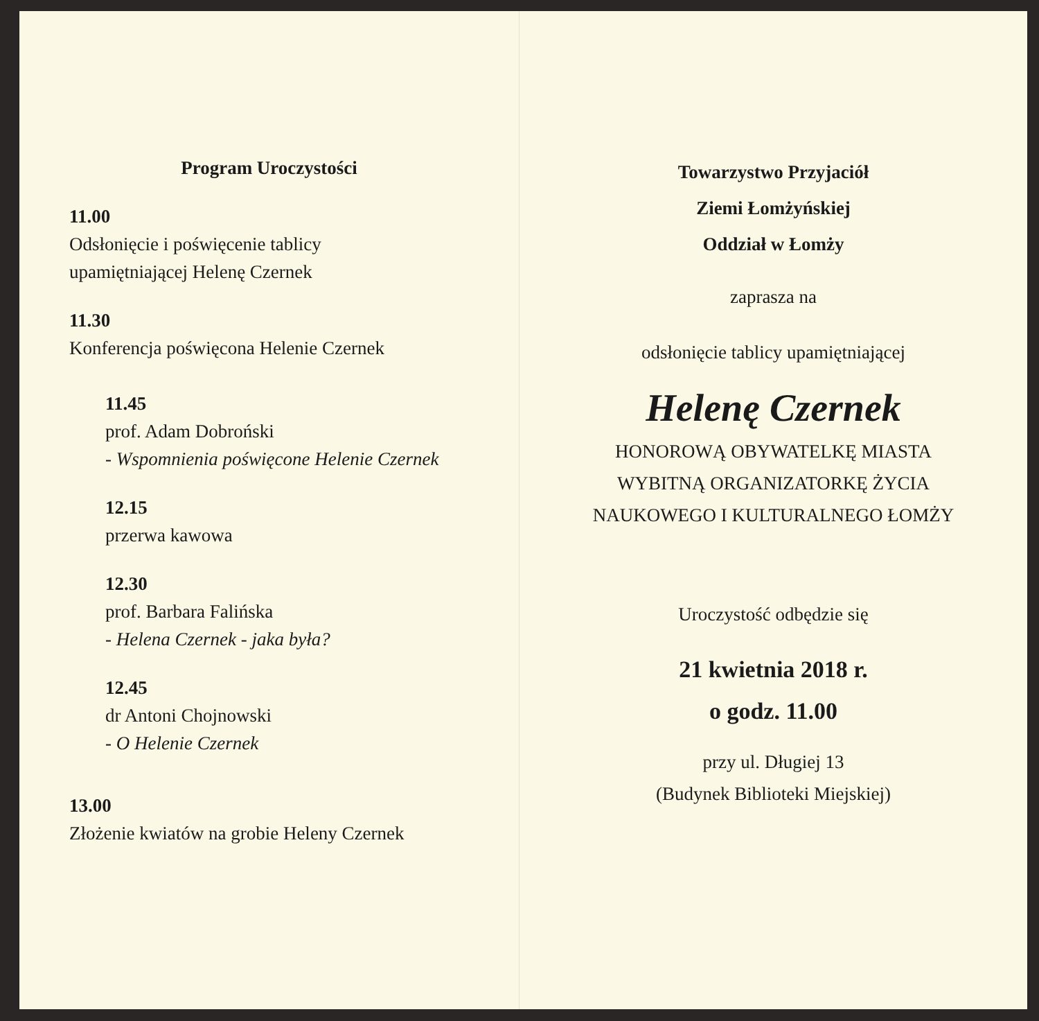Program Uroczystości
11.00
Odsłonięcie i poświęcenie tablicy
upamiętniającej Helenę Czernek
11.30
Konferencja poświęcona Helenie Czernek
11.45
prof. Adam Dobroński
- Wspomnienia poświęcone Helenie Czernek
12.15
przerwa kawowa
12.30
prof. Barbara Falińska
- Helena Czernek - jaka była?
12.45
dr Antoni Chojnowski
- O Helenie Czernek
13.00
Złożenie kwiatów na grobie Heleny Czernek
Towarzystwo Przyjaciół
Ziemi Łomżyńskiej
Oddział w Łomży
zaprasza na
odsłonięcie tablicy upamiętniającej
Helenę Czernek
HONOROWĄ OBYWATELKĘ MIASTA
WYBITNĄ ORGANIZATORKĘ ŻYCIA
NAUKOWEGO I KULTURALNEGO ŁOMŻY
Uroczystość odbędzie się
21 kwietnia 2018 r.
o godz. 11.00
przy ul. Długiej 13
(Budynek Biblioteki Miejskiej)